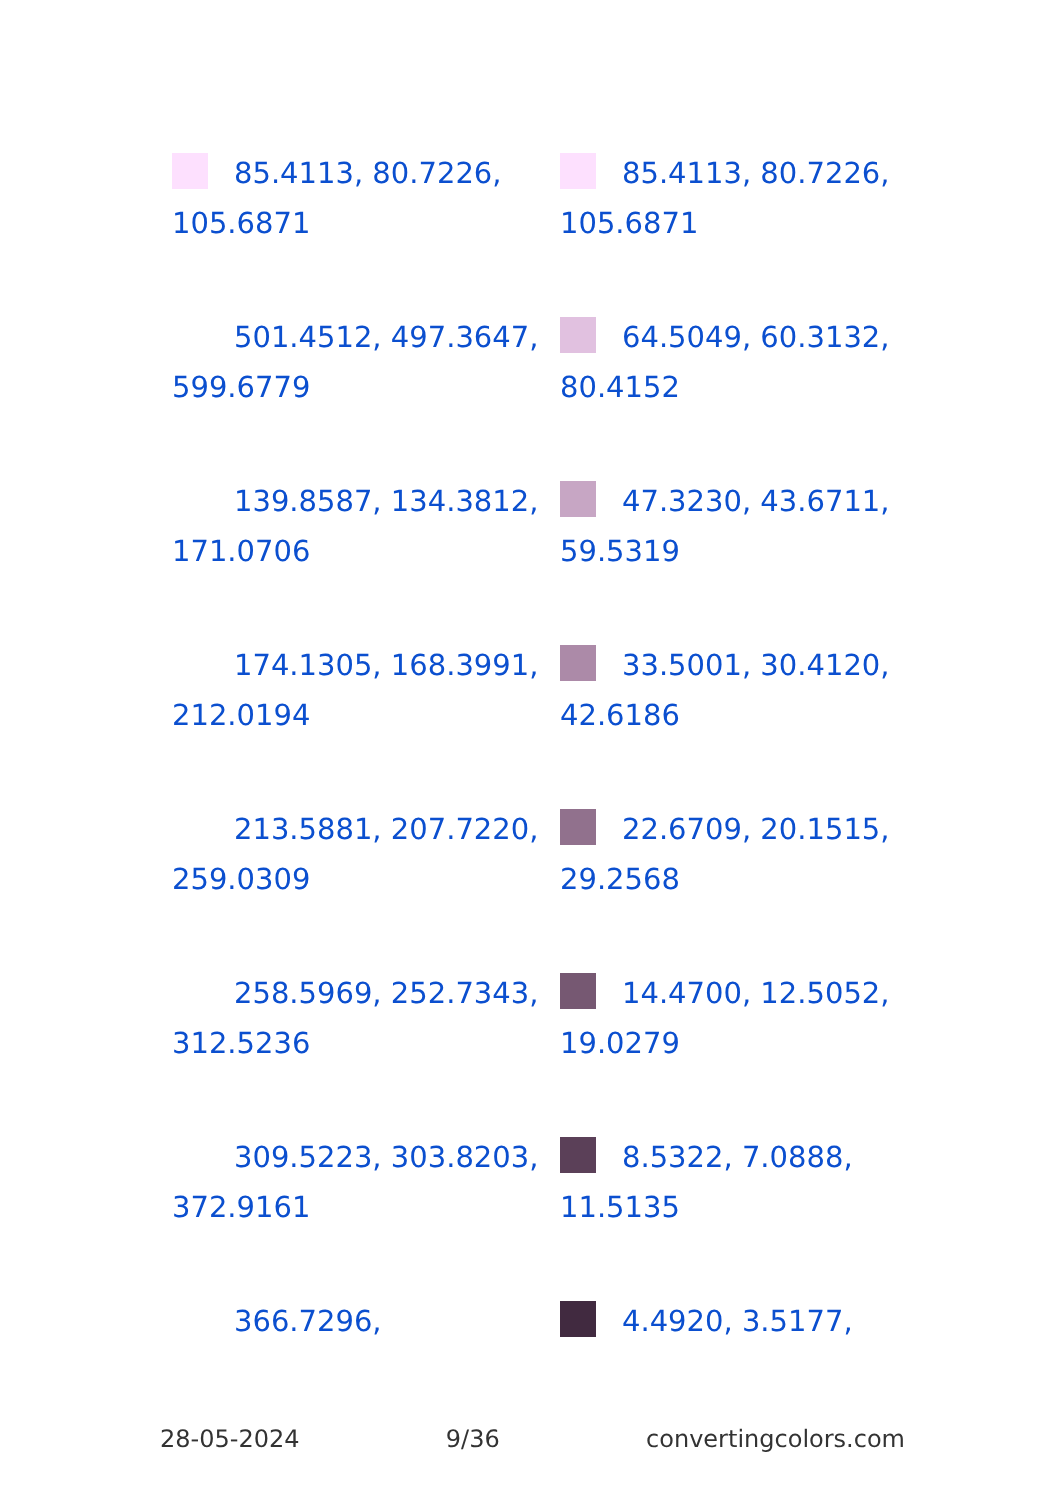85.4113, 80.7226, 105.6871
85.4113, 80.7226, 105.6871
501.4512, 497.3647, 599.6779
64.5049, 60.3132, 80.4152
139.8587, 134.3812, 171.0706
47.3230, 43.6711, 59.5319
174.1305, 168.3991, 212.0194
33.5001, 30.4120, 42.6186
213.5881, 207.7220, 259.0309
22.6709, 20.1515, 29.2568
258.5969, 252.7343, 312.5236
14.4700, 12.5052, 19.0279
309.5223, 303.8203, 372.9161
8.5322, 7.0888, 11.5135
366.7296,
4.4920, 3.5177,
28-05-2024 9/36 convertingcolors.com